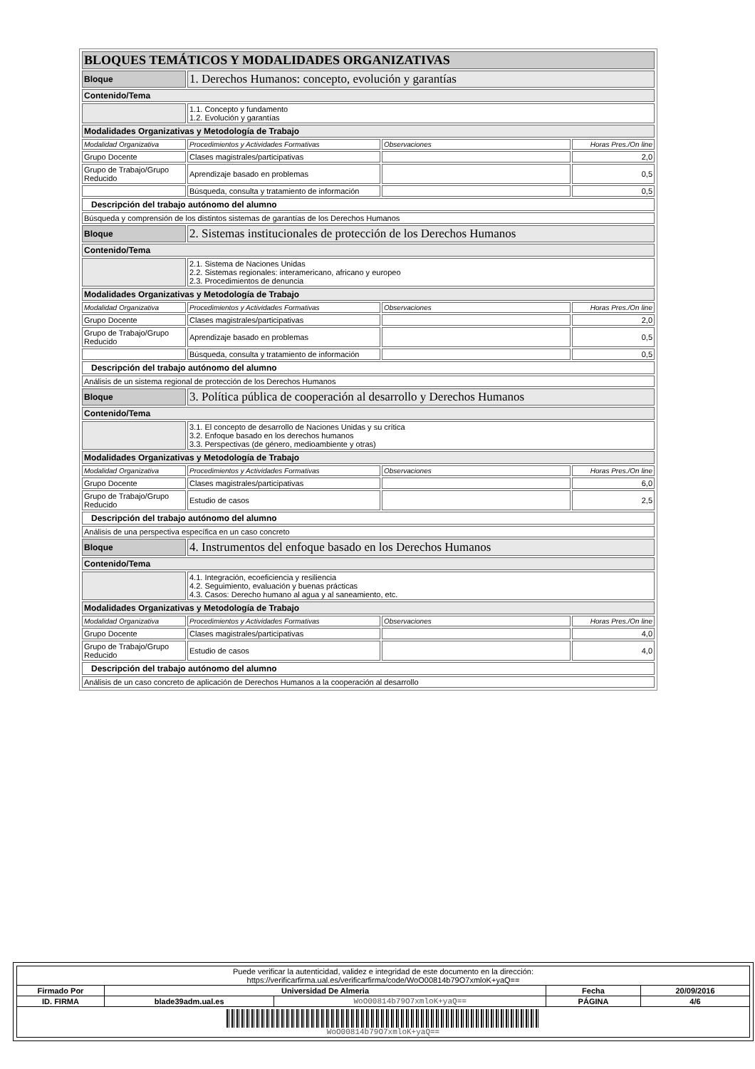| BLOQUES TEMÁTICOS Y MODALIDADES ORGANIZATIVAS | | | |
| Bloque | 1. Derechos Humanos: concepto, evolución y garantías | | |
| Contenido/Tema | | | |
| | 1.1. Concepto y fundamento 1.2. Evolución y garantías | | |
| Modalidades Organizativas y Metodología de Trabajo | | | |
| Modalidad Organizativa | Procedimientos y Actividades Formativas | Observaciones | Horas Pres./On line |
| Grupo Docente | Clases magistrales/participativas | | 2,0 |
| Grupo de Trabajo/Grupo Reducido | Aprendizaje basado en problemas | | 0,5 |
| | Búsqueda, consulta y tratamiento de información | | 0,5 |
| Descripción del trabajo autónomo del alumno | | | |
| Búsqueda y comprensión de los distintos sistemas de garantías de los Derechos Humanos | | | |
| Bloque | 2. Sistemas institucionales de protección de los Derechos Humanos | | |
| Contenido/Tema | | | |
| | 2.1. Sistema de Naciones Unidas 2.2. Sistemas regionales: interamericano, africano y europeo 2.3. Procedimientos de denuncia | | |
| Modalidades Organizativas y Metodología de Trabajo | | | |
| Modalidad Organizativa | Procedimientos y Actividades Formativas | Observaciones | Horas Pres./On line |
| Grupo Docente | Clases magistrales/participativas | | 2,0 |
| Grupo de Trabajo/Grupo Reducido | Aprendizaje basado en problemas | | 0,5 |
| | Búsqueda, consulta y tratamiento de información | | 0,5 |
| Descripción del trabajo autónomo del alumno | | | |
| Análisis de un sistema regional de protección de los Derechos Humanos | | | |
| Bloque | 3. Política pública de cooperación al desarrollo y Derechos Humanos | | |
| Contenido/Tema | | | |
| | 3.1. El concepto de desarrollo de Naciones Unidas y su crítica 3.2. Enfoque basado en los derechos humanos 3.3. Perspectivas (de género, medioambiente y otras) | | |
| Modalidades Organizativas y Metodología de Trabajo | | | |
| Modalidad Organizativa | Procedimientos y Actividades Formativas | Observaciones | Horas Pres./On line |
| Grupo Docente | Clases magistrales/participativas | | 6,0 |
| Grupo de Trabajo/Grupo Reducido | Estudio de casos | | 2,5 |
| Descripción del trabajo autónomo del alumno | | | |
| Análisis de una perspectiva específica en un caso concreto | | | |
| Bloque | 4. Instrumentos del enfoque basado en los Derechos Humanos | | |
| Contenido/Tema | | | |
| | 4.1. Integración, ecoeficiencia y resiliencia 4.2. Seguimiento, evaluación y buenas prácticas 4.3. Casos: Derecho humano al agua y al saneamiento, etc. | | |
| Modalidades Organizativas y Metodología de Trabajo | | | |
| Modalidad Organizativa | Procedimientos y Actividades Formativas | Observaciones | Horas Pres./On line |
| Grupo Docente | Clases magistrales/participativas | | 4,0 |
| Grupo de Trabajo/Grupo Reducido | Estudio de casos | | 4,0 |
| Descripción del trabajo autónomo del alumno | | | |
| Análisis de un caso concreto de aplicación de Derechos Humanos a la cooperación al desarrollo | | | |
| Puede verificar la autenticidad, validez e integridad de este documento en la dirección: https://verificarfirma.ual.es/verificarfirma/code/WoO00814b79O7xmloK+yaQ== | | | | |
| Firmado Por | Universidad De Almeria | | Fecha | 20/09/2016 |
| ID. FIRMA | blade39adm.ual.es | WoO00814b79O7xmloK+yaQ== | PÁGINA | 4/6 |
| WoO00814b79O7xmloK+yaQ== | | | | |